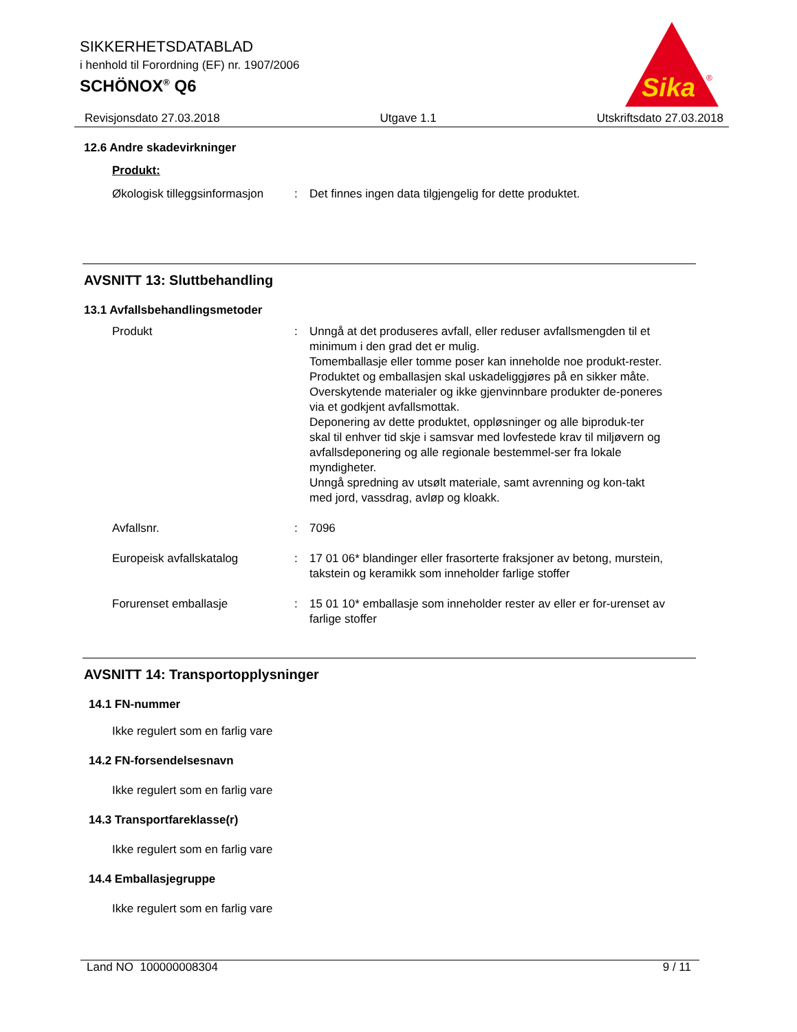SIKKERHETSDATABLAD
i henhold til Forordning (EF) nr. 1907/2006
SCHÖNOX<sup>®</sup> Q6
Sika
®
Revisjonsdato 27.03.2018 Utgave 1.1 Utskriftsdato 27.03.2018
12.6 Andre skadevirkninger
Produkt:
Økologisk tilleggsinformasjon: Det finnes ingen data tilgjengelig for dette produktet.
AVSNITT 13: Sluttbehandling
13.1 Avfallsbehandlingsmetoder
Produkt: Unngå at det produseres avfall, eller reduser avfallsmengden til et minimum i den grad det er mulig.
Tomemballasje eller tomme poser kan inneholde noe produkt-rester.
Produktet og emballasjen skal uskadeliggjøres på en sikker måte.
Overskytende materialer og ikke gjenvinnbare produkter de-poneres via et godkjent avfallsmottak.
Deponering av dette produktet, oppløsninger og alle biproduk-ter skal til enhver tid skje i samsvar med lovfestede krav til miljøvern og avfallsdeponering og alle regionale bestemmel-ser fra lokale myndigheter.
Unngå spredning av utsølt materiale, samt avrenning og kon-takt med jord, vassdrag, avløp og kloakk.
Avfallsnr.: 7096
Europeisk avfallskatalog: 17 01 06* blandinger eller frasorterte fraksjoner av betong, murstein, takstein og keramikk som inneholder farlige stoffer
Forurenset emballasje: 15 01 10* emballasje som inneholder rester av eller er for-urenset av farlige stoffer
AVSNITT 14: Transportopplysninger
14.1 FN-nummer
Ikke regulert som en farlig vare
14.2 FN-forsendelsesnavn
Ikke regulert som en farlig vare
14.3 Transportfareklasse(r)
Ikke regulert som en farlig vare
14.4 Emballasjegruppe
Ikke regulert som en farlig vare
Land NO 100000008304 9 / 11